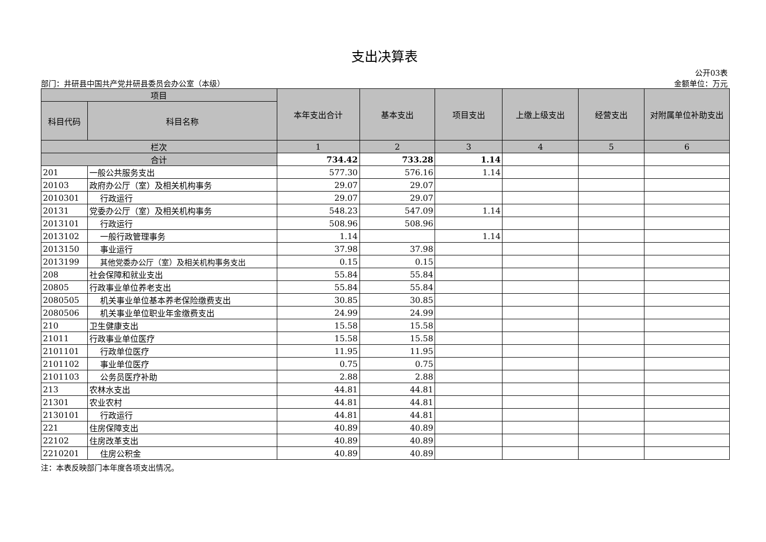支出决算表
公开03表
部门：井研县中国共产党井研县委员会办公室（本级） 金额单位：万元
| 项目 | | 本年支出合计 | 基本支出 | 项目支出 | 上缴上级支出 | 经营支出 | 对附属单位补助支出 |
| --- | --- | --- | --- | --- | --- | --- | --- |
| 科目代码 | 科目名称 | | | | | | |
| 栏次 | | 1 | 2 | 3 | 4 | 5 | 6 |
| 合计 | | 734.42 | 733.28 | 1.14 | | | |
| 201 | 一般公共服务支出 | 577.30 | 576.16 | 1.14 | | | |
| 20103 | 政府办公厅（室）及相关机构事务 | 29.07 | 29.07 | | | | |
| 2010301 | 行政运行 | 29.07 | 29.07 | | | | |
| 20131 | 党委办公厅（室）及相关机构事务 | 548.23 | 547.09 | 1.14 | | | |
| 2013101 | 行政运行 | 508.96 | 508.96 | | | | |
| 2013102 | 一般行政管理事务 | 1.14 | | 1.14 | | | |
| 2013150 | 事业运行 | 37.98 | 37.98 | | | | |
| 2013199 | 其他党委办公厅（室）及相关机构事务支出 | 0.15 | 0.15 | | | | |
| 208 | 社会保障和就业支出 | 55.84 | 55.84 | | | | |
| 20805 | 行政事业单位养老支出 | 55.84 | 55.84 | | | | |
| 2080505 | 机关事业单位基本养老保险缴费支出 | 30.85 | 30.85 | | | | |
| 2080506 | 机关事业单位职业年金缴费支出 | 24.99 | 24.99 | | | | |
| 210 | 卫生健康支出 | 15.58 | 15.58 | | | | |
| 21011 | 行政事业单位医疗 | 15.58 | 15.58 | | | | |
| 2101101 | 行政单位医疗 | 11.95 | 11.95 | | | | |
| 2101102 | 事业单位医疗 | 0.75 | 0.75 | | | | |
| 2101103 | 公务员医疗补助 | 2.88 | 2.88 | | | | |
| 213 | 农林水支出 | 44.81 | 44.81 | | | | |
| 21301 | 农业农村 | 44.81 | 44.81 | | | | |
| 2130101 | 行政运行 | 44.81 | 44.81 | | | | |
| 221 | 住房保障支出 | 40.89 | 40.89 | | | | |
| 22102 | 住房改革支出 | 40.89 | 40.89 | | | | |
| 2210201 | 住房公积金 | 40.89 | 40.89 | | | | |
注：本表反映部门本年度各项支出情况。